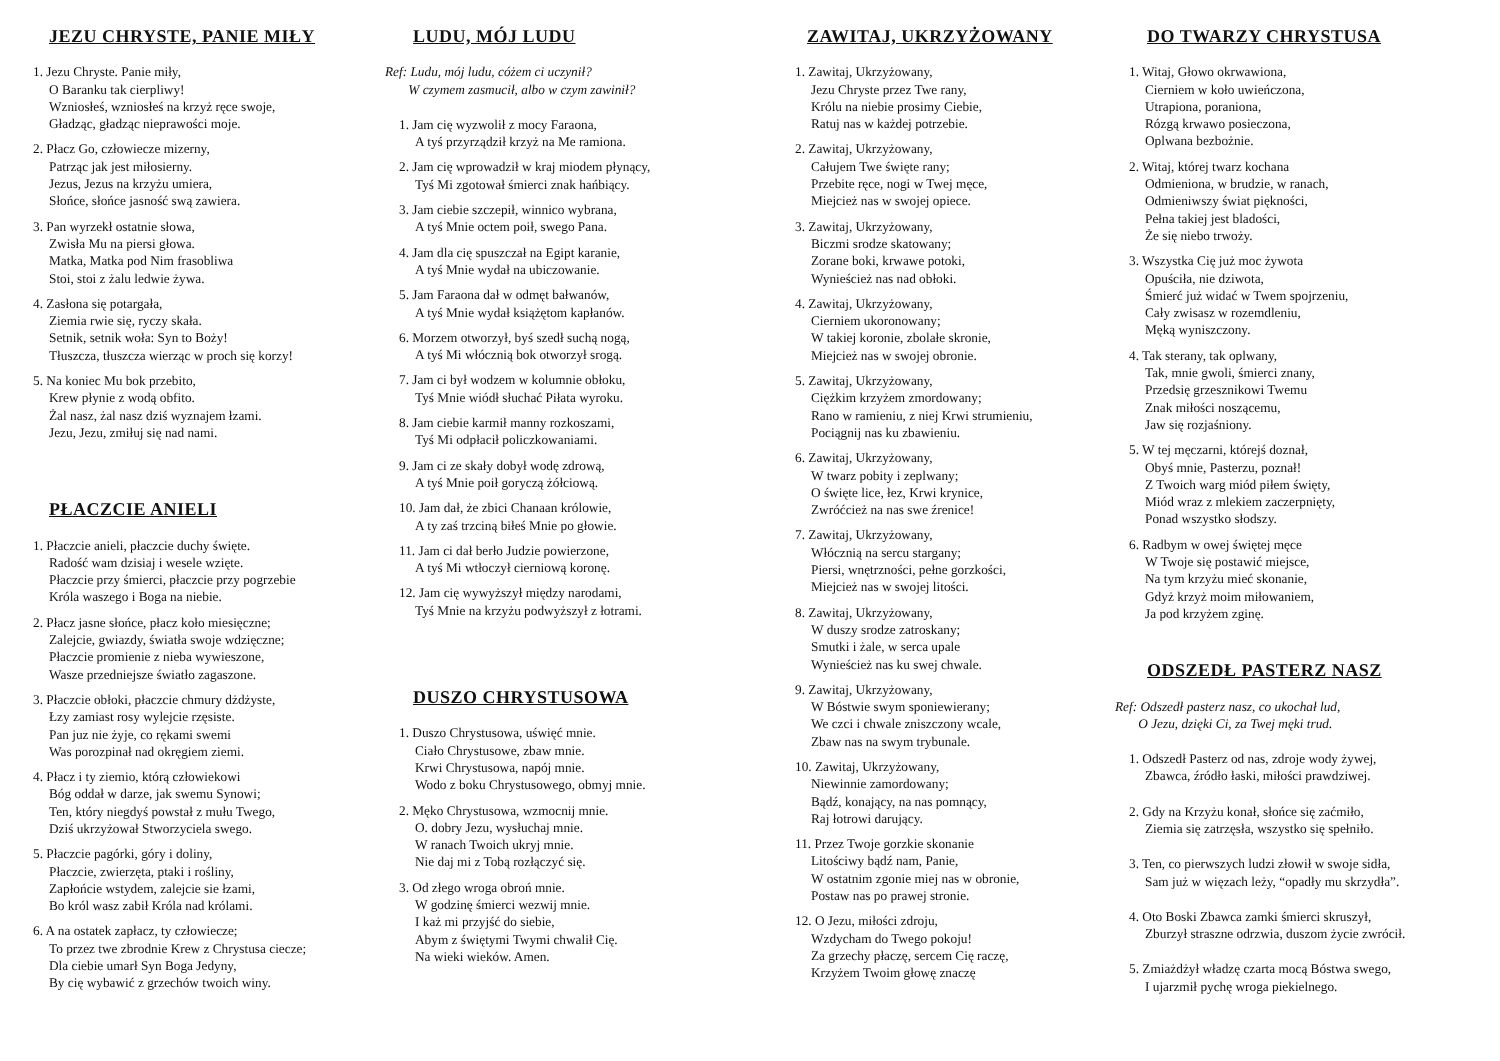JEZU CHRYSTE, PANIE MIŁY
1. Jezu Chryste. Panie miły,
O Baranku tak cierpliwy!
Wzniosłeś, wzniosłeś na krzyż ręce swoje,
Gładząc, gładząc nieprawości moje.
2. Płacz Go, człowiecze mizerny,
Patrząc jak jest miłosierny.
Jezus, Jezus na krzyżu umiera,
Słońce, słońce jasność swą zawiera.
3. Pan wyrzekł ostatnie słowa,
Zwisła Mu na piersi głowa.
Matka, Matka pod Nim frasobliwa
Stoi, stoi z żalu ledwie żywa.
4. Zasłona się potargała,
Ziemia rwie się, ryczy skała.
Setnik, setnik woła: Syn to Boży!
Tłuszcza, tłuszcza wierząc w proch się korzy!
5. Na koniec Mu bok przebito,
Krew płynie z wodą obfito.
Żal nasz, żal nasz dziś wyznajem łzami.
Jezu, Jezu, zmiłuj się nad nami.
PŁACZCIE ANIELI
1. Płaczcie anieli, płaczcie duchy święte.
Radość wam dzisiaj i wesele wzięte.
Płaczcie przy śmierci, płaczcie przy pogrzebie
Króla waszego i Boga na niebie.
2. Płacz jasne słońce, płacz koło miesięczne;
Zalejcie, gwiazdy, światła swoje wdzięczne;
Płaczcie promienie z nieba wywieszone,
Wasze przedniejsze światło zagaszone.
3. Płaczcie obłoki, płaczcie chmury dżdżyste,
Łzy zamiast rosy wylejcie rzęsiste.
Pan juz nie żyje, co rękami swemi
Was porozpinał nad okręgiem ziemi.
4. Płacz i ty ziemio, którą człowiekowi
Bóg oddał w darze, jak swemu Synowi;
Ten, który niegdyś powstał z mułu Twego,
Dziś ukrzyżował Stworzyciela swego.
5. Płaczcie pagórki, góry i doliny,
Płaczcie, zwierzęta, ptaki i rośliny,
Zapłońcie wstydem, zalejcie sie łzami,
Bo król wasz zabił Króla nad królami.
6. A na ostatek zapłacz, ty człowiecze;
To przez twe zbrodnie Krew z Chrystusa ciecze;
Dla ciebie umarł Syn Boga Jedyny,
By cię wybawić z grzechów twoich winy.
LUDU, MÓJ LUDU
Ref: Ludu, mój ludu, cóżem ci uczynił?
W czymem zasmucił, albo w czym zawinił?
1. Jam cię wyzwolił z mocy Faraona,
A tyś przyrządził krzyż na Me ramiona.
2. Jam cię wprowadził w kraj miodem płynący,
Tyś Mi zgotował śmierci znak hańbiący.
3. Jam ciebie szczepił, winnico wybrana,
A tyś Mnie octem poił, swego Pana.
4. Jam dla cię spuszczał na Egipt karanie,
A tyś Mnie wydał na ubiczowanie.
5. Jam Faraona dał w odmęt bałwanów,
A tyś Mnie wydał książętom kapłanów.
6. Morzem otworzył, byś szedł suchą nogą,
A tyś Mi włócznią bok otworzył srogą.
7. Jam ci był wodzem w kolumnie obłoku,
Tyś Mnie wiódł słuchać Piłata wyroku.
8. Jam ciebie karmił manny rozkoszami,
Tyś Mi odpłacił policzkowaniami.
9. Jam ci ze skały dobył wodę zdrową,
A tyś Mnie poił goryczą żółciową.
10. Jam dał, że zbici Chanaan królowie,
A ty zaś trzciną biłeś Mnie po głowie.
11. Jam ci dał berło Judzie powierzone,
A tyś Mi wtłoczył cierniową koronę.
12. Jam cię wywyższył między narodami,
Tyś Mnie na krzyżu podwyższył z łotrami.
DUSZO CHRYSTUSOWA
1. Duszo Chrystusowa, uświęć mnie.
Ciało Chrystusowe, zbaw mnie.
Krwi Chrystusowa, napój mnie.
Wodo z boku Chrystusowego, obmyj mnie.
2. Męko Chrystusowa, wzmocnij mnie.
O. dobry Jezu, wysłuchaj mnie.
W ranach Twoich ukryj mnie.
Nie daj mi z Tobą rozłączyć się.
3. Od złego wroga obroń mnie.
W godzinę śmierci wezwij mnie.
I każ mi przyjść do siebie,
Abym z świętymi Twymi chwalił Cię.
Na wieki wieków. Amen.
ZAWITAJ, UKRZYŻOWANY
1. Zawitaj, Ukrzyżowany,
Jezu Chryste przez Twe rany,
Królu na niebie prosimy Ciebie,
Ratuj nas w każdej potrzebie.
2. Zawitaj, Ukrzyżowany,
Całujem Twe święte rany;
Przebite ręce, nogi w Twej męce,
Miejcież nas w swojej opiece.
3. Zawitaj, Ukrzyżowany,
Biczmi srodze skatowany;
Zorane boki, krwawe potoki,
Wynieścież nas nad obłoki.
4. Zawitaj, Ukrzyżowany,
Cierniem ukoronowany;
W takiej koronie, zbolałe skronie,
Miejcież nas w swojej obronie.
5. Zawitaj, Ukrzyżowany,
Ciężkim krzyżem zmordowany;
Rano w ramieniu, z niej Krwi strumieniu,
Pociągnij nas ku zbawieniu.
6. Zawitaj, Ukrzyżowany,
W twarz pobity i zeplwany;
O święte lice, łez, Krwi krynice,
Zwróćcież na nas swe źrenice!
7. Zawitaj, Ukrzyżowany,
Włócznią na sercu stargany;
Piersi, wnętrzności, pełne gorzkości,
Miejcież nas w swojej litości.
8. Zawitaj, Ukrzyżowany,
W duszy srodze zatroskany;
Smutki i żale, w serca upale
Wynieścież nas ku swej chwale.
9. Zawitaj, Ukrzyżowany,
W Bóstwie swym sponiewierany;
We czci i chwale zniszczony wcale,
Zbaw nas na swym trybunale.
10. Zawitaj, Ukrzyżowany,
Niewinnie zamordowany;
Bądź, konający, na nas pomnący,
Raj łotrowi darujący.
11. Przez Twoje gorzkie skonanie
Litościwy bądź nam, Panie,
W ostatnim zgonie miej nas w obronie,
Postaw nas po prawej stronie.
12. O Jezu, miłości zdroju,
Wzdycham do Twego pokoju!
Za grzechy płaczę, sercem Cię raczę,
Krzyżem Twoim głowę znaczę
DO TWARZY CHRYSTUSA
1. Witaj, Głowo okrwawiona,
Cierniem w koło uwieńczona,
Utrapiona, poraniona,
Rózgą krwawo posieczona,
Oplwana bezbożnie.
2. Witaj, której twarz kochana
Odmieniona, w brudzie, w ranach,
Odmieniwszy świat piękności,
Pełna takiej jest bladości,
Że się niebo trwoży.
3. Wszystka Cię już moc żywota
Opuściła, nie dziwota,
Śmierć już widać w Twem spojrzeniu,
Cały zwisasz w rozemdleniu,
Męką wyniszczony.
4. Tak sterany, tak oplwany,
Tak, mnie gwoli, śmierci znany,
Przedsię grzesznikowi Twemu
Znak miłości noszącemu,
Jaw się rozjaśniony.
5. W tej męczarni, którejś doznał,
Obyś mnie, Pasterzu, poznał!
Z Twoich warg miód piłem święty,
Miód wraz z mlekiem zaczerpnięty,
Ponad wszystko słodszy.
6. Radbym w owej świętej męce
W Twoje się postawić miejsce,
Na tym krzyżu mieć skonanie,
Gdyż krzyż moim miłowaniem,
Ja pod krzyżem zginę.
ODSZEDŁ PASTERZ NASZ
Ref: Odszedł pasterz nasz, co ukochał lud,
O Jezu, dzięki Ci, za Twej męki trud.
1. Odszedł Pasterz od nas, zdroje wody żywej,
Zbawca, źródło łaski, miłości prawdziwej.
2. Gdy na Krzyżu konał, słońce się zaćmiło,
Ziemia się zatrzęsła, wszystko się spełniło.
3. Ten, co pierwszych ludzi złowił w swoje sidła,
Sam już w więzach leży, “opadły mu skrzydła”.
4. Oto Boski Zbawca zamki śmierci skruszył,
Zburzył straszne odrzwia, duszom życie zwrócił.
5. Zmiażdżył władzę czarta mocą Bóstwa swego,
I ujarzmił pychę wroga piekielnego.